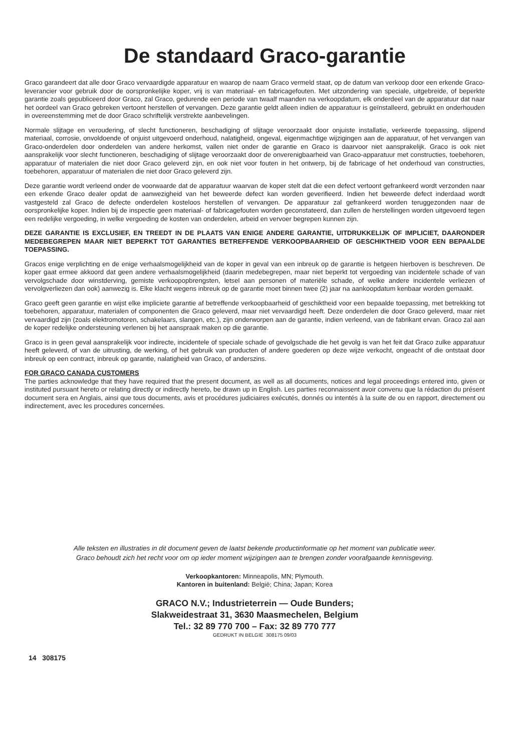De standaard Graco-garantie
Graco garandeert dat alle door Graco vervaardigde apparatuur en waarop de naam Graco vermeld staat, op de datum van verkoop door een erkende Graco-leverancier voor gebruik door de oorspronkelijke koper, vrij is van materiaal- en fabricagefouten. Met uitzondering van speciale, uitgebreide, of beperkte garantie zoals gepubliceerd door Graco, zal Graco, gedurende een periode van twaalf maanden na verkoopdatum, elk onderdeel van de apparatuur dat naar het oordeel van Graco gebreken vertoont herstellen of vervangen. Deze garantie geldt alleen indien de apparatuur is geïnstalleerd, gebruikt en onderhouden in overeenstemming met de door Graco schriftelijk verstrekte aanbevelingen.
Normale slijtage en veroudering, of slecht functioneren, beschadiging of slijtage veroorzaakt door onjuiste installatie, verkeerde toepassing, slijpend materiaal, corrosie, onvoldoende of onjuist uitgevoerd onderhoud, nalatigheid, ongeval, eigenmachtige wijzigingen aan de apparatuur, of het vervangen van Graco-onderdelen door onderdelen van andere herkomst, vallen niet onder de garantie en Graco is daarvoor niet aansprakelijk. Graco is ook niet aansprakelijk voor slecht functioneren, beschadiging of slijtage veroorzaakt door de onverenigbaarheid van Graco-apparatuur met constructies, toebehoren, apparatuur of materialen die niet door Graco geleverd zijn, en ook niet voor fouten in het ontwerp, bij de fabricage of het onderhoud van constructies, toebehoren, apparatuur of materialen die niet door Graco geleverd zijn.
Deze garantie wordt verleend onder de voorwaarde dat de apparatuur waarvan de koper stelt dat die een defect vertoont gefrankeerd wordt verzonden naar een erkende Graco dealer opdat de aanwezigheid van het beweerde defect kan worden geverifieerd. Indien het beweerde defect inderdaad wordt vastgesteld zal Graco de defecte onderdelen kosteloos herstellen of vervangen. De apparatuur zal gefrankeerd worden teruggezonden naar de oorspronkelijke koper. Indien bij de inspectie geen materiaal- of fabricagefouten worden geconstateerd, dan zullen de herstellingen worden uitgevoerd tegen een redelijke vergoeding, in welke vergoeding de kosten van onderdelen, arbeid en vervoer begrepen kunnen zijn.
DEZE GARANTIE IS EXCLUSIEF, EN TREEDT IN DE PLAATS VAN ENIGE ANDERE GARANTIE, UITDRUKKELIJK OF IMPLICIET, DAARONDER MEDEBEGREPEN MAAR NIET BEPERKT TOT GARANTIES BETREFFENDE VERKOOPBAARHEID OF GESCHIKTHEID VOOR EEN BEPAALDE TOEPASSING.
Gracos enige verplichting en de enige verhaalsmogelijkheid van de koper in geval van een inbreuk op de garantie is hetgeen hierboven is beschreven. De koper gaat ermee akkoord dat geen andere verhaalsmogelijkheid (daarin medebegrepen, maar niet beperkt tot vergoeding van incidentele schade of van vervolgschade door winstderving, gemiste verkoopopbrengsten, letsel aan personen of materiële schade, of welke andere incidentele verliezen of vervolgverliezen dan ook) aanwezig is. Elke klacht wegens inbreuk op de garantie moet binnen twee (2) jaar na aankoopdatum kenbaar worden gemaakt.
Graco geeft geen garantie en wijst elke impliciete garantie af betreffende verkoopbaarheid of geschiktheid voor een bepaalde toepassing, met betrekking tot toebehoren, apparatuur, materialen of componenten die Graco geleverd, maar niet vervaardigd heeft. Deze onderdelen die door Graco geleverd, maar niet vervaardigd zijn (zoals elektromotoren, schakelaars, slangen, etc.), zijn onderworpen aan de garantie, indien verleend, van de fabrikant ervan. Graco zal aan de koper redelijke ondersteuning verlenen bij het aanspraak maken op die garantie.
Graco is in geen geval aansprakelijk voor indirecte, incidentele of speciale schade of gevolgschade die het gevolg is van het feit dat Graco zulke apparatuur heeft geleverd, of van de uitrusting, de werking, of het gebruik van producten of andere goederen op deze wijze verkocht, ongeacht of die ontstaat door inbreuk op een contract, inbreuk op garantie, nalatigheid van Graco, of anderszins.
FOR GRACO CANADA CUSTOMERS
The parties acknowledge that they have required that the present document, as well as all documents, notices and legal proceedings entered into, given or instituted pursuant hereto or relating directly or indirectly hereto, be drawn up in English. Les parties reconnaissent avoir convenu que la rédaction du présent document sera en Anglais, ainsi que tous documents, avis et procédures judiciaires exécutés, donnés ou intentés à la suite de ou en rapport, directement ou indirectement, avec les procedures concernées.
Alle teksten en illustraties in dit document geven de laatst bekende productinformatie op het moment van publicatie weer.
Graco behoudt zich het recht voor om op ieder moment wijzigingen aan te brengen zonder voorafgaande kennisgeving.
Verkoopkantoren: Minneapolis, MN; Plymouth.
Kantoren in buitenland: België; China; Japan; Korea
GRACO N.V.; Industrieterrein — Oude Bunders;
Slakweidestraat 31, 3630 Maasmechelen, Belgium
Tel.: 32 89 770 700 – Fax: 32 89 770 777
GEDRUKT IN BELGIE 308175 09/03
14 308175